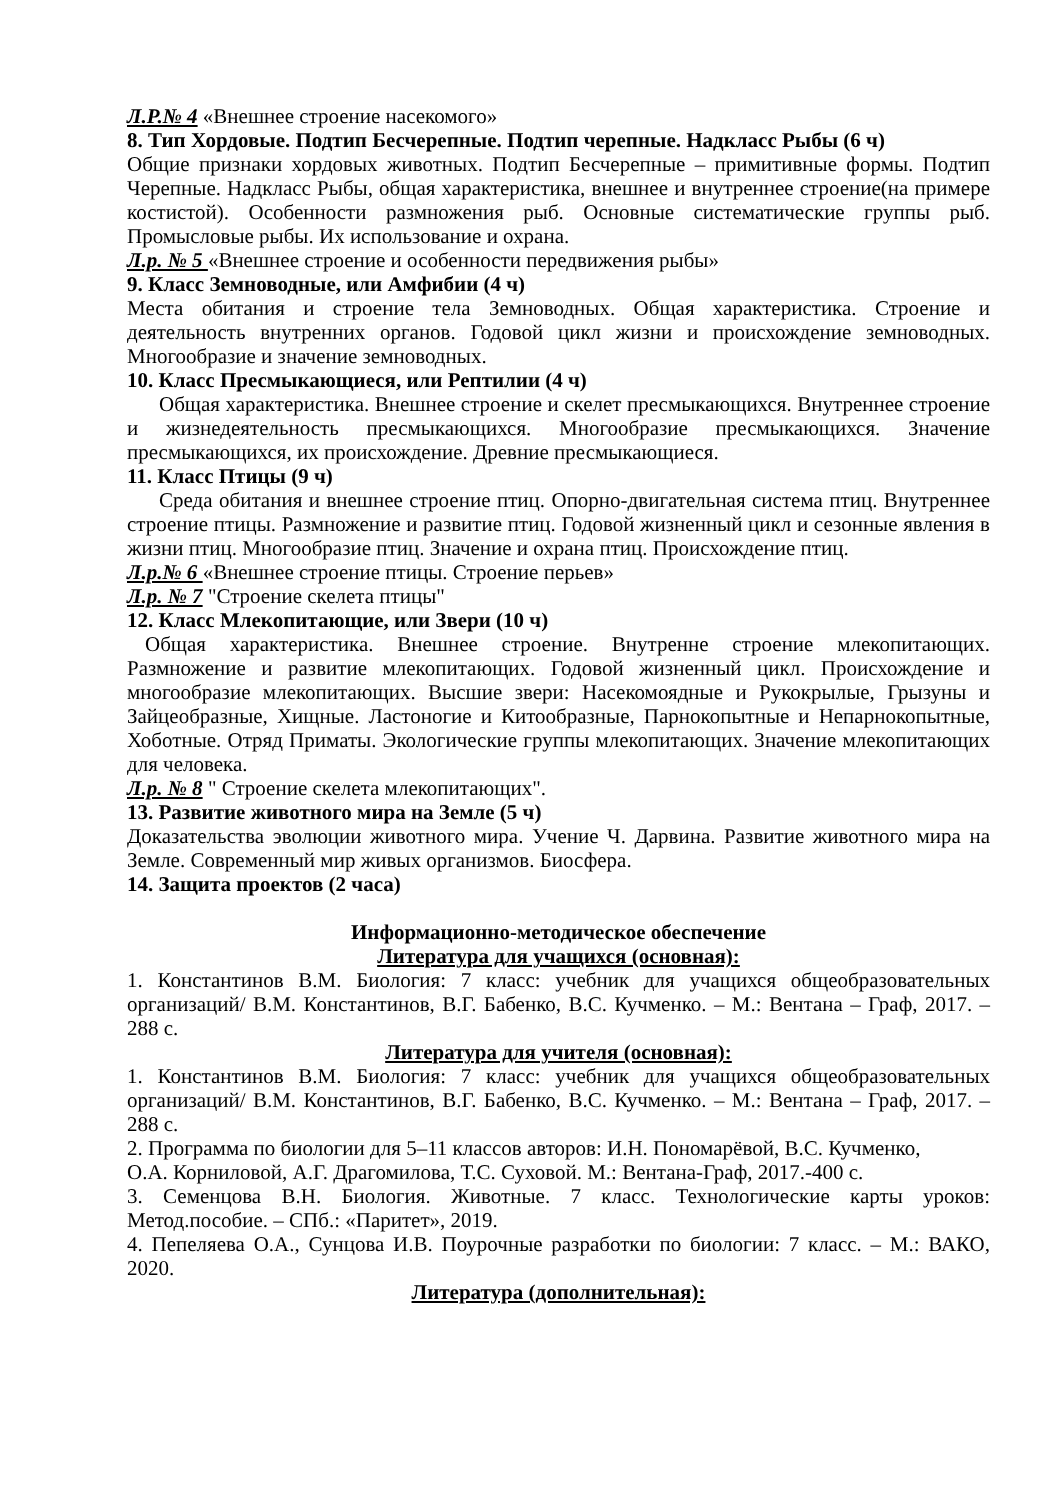Л.Р.№ 4 «Внешнее строение насекомого»
8. Тип Хордовые. Подтип Бесчерепные. Подтип черепные. Надкласс Рыбы (6 ч)
Общие признаки хордовых животных. Подтип Бесчерепные – примитивные формы. Подтип Черепные. Надкласс Рыбы, общая характеристика, внешнее и внутреннее строение(на примере костистой). Особенности размножения рыб. Основные систематические группы рыб. Промысловые рыбы. Их использование и охрана.
Л.р. № 5 «Внешнее строение и особенности передвижения рыбы»
9. Класс Земноводные, или Амфибии (4 ч)
Места обитания и строение тела Земноводных. Общая характеристика. Строение и деятельность внутренних органов. Годовой цикл жизни и происхождение земноводных. Многообразие и значение земноводных.
10. Класс Пресмыкающиеся, или Рептилии (4 ч)
Общая характеристика. Внешнее строение и скелет пресмыкающихся. Внутреннее строение и жизнедеятельность пресмыкающихся. Многообразие пресмыкающихся. Значение пресмыкающихся, их происхождение. Древние пресмыкающиеся.
11. Класс Птицы (9 ч)
Среда обитания и внешнее строение птиц. Опорно-двигательная система птиц. Внутреннее строение птицы. Размножение и развитие птиц. Годовой жизненный цикл и сезонные явления в жизни птиц. Многообразие птиц. Значение и охрана птиц. Происхождение птиц.
Л.р.№ 6 «Внешнее строение птицы. Строение перьев»
Л.р. № 7 "Строение скелета птицы"
12. Класс Млекопитающие, или Звери (10 ч)
Общая характеристика. Внешнее строение. Внутренне строение млекопитающих. Размножение и развитие млекопитающих. Годовой жизненный цикл. Происхождение и многообразие млекопитающих. Высшие звери: Насекомоядные и Рукокрылые, Грызуны и Зайцеобразные, Хищные. Ластоногие и Китообразные, Парнокопытные и Непарнокопытные, Хоботные. Отряд Приматы. Экологические группы млекопитающих. Значение млекопитающих для человека.
Л.р. № 8 " Строение скелета млекопитающих".
13. Развитие животного мира на Земле (5 ч)
Доказательства эволюции животного мира. Учение Ч. Дарвина. Развитие животного мира на Земле. Современный мир живых организмов. Биосфера.
14. Защита проектов (2 часа)
Информационно-методическое обеспечение
Литература для учащихся (основная):
1. Константинов В.М. Биология: 7 класс: учебник для учащихся общеобразовательных организаций/ В.М. Константинов, В.Г. Бабенко, В.С. Кучменко. – М.: Вентана – Граф, 2017. – 288 с.
Литература для учителя (основная):
1. Константинов В.М. Биология: 7 класс: учебник для учащихся общеобразовательных организаций/ В.М. Константинов, В.Г. Бабенко, В.С. Кучменко. – М.: Вентана – Граф, 2017. – 288 с.
2. Программа по биологии для 5–11 классов авторов: И.Н. Пономарёвой, В.С. Кучменко,
О.А. Корниловой, А.Г. Драгомилова, Т.С. Суховой. М.: Вентана-Граф, 2017.-400 с.
3. Семенцова В.Н. Биология. Животные. 7 класс. Технологические карты уроков: Метод.пособие. – СПб.: «Паритет», 2019.
4. Пепеляева О.А., Сунцова И.В. Поурочные разработки по биологии: 7 класс. – М.: ВАКО, 2020.
Литература (дополнительная):